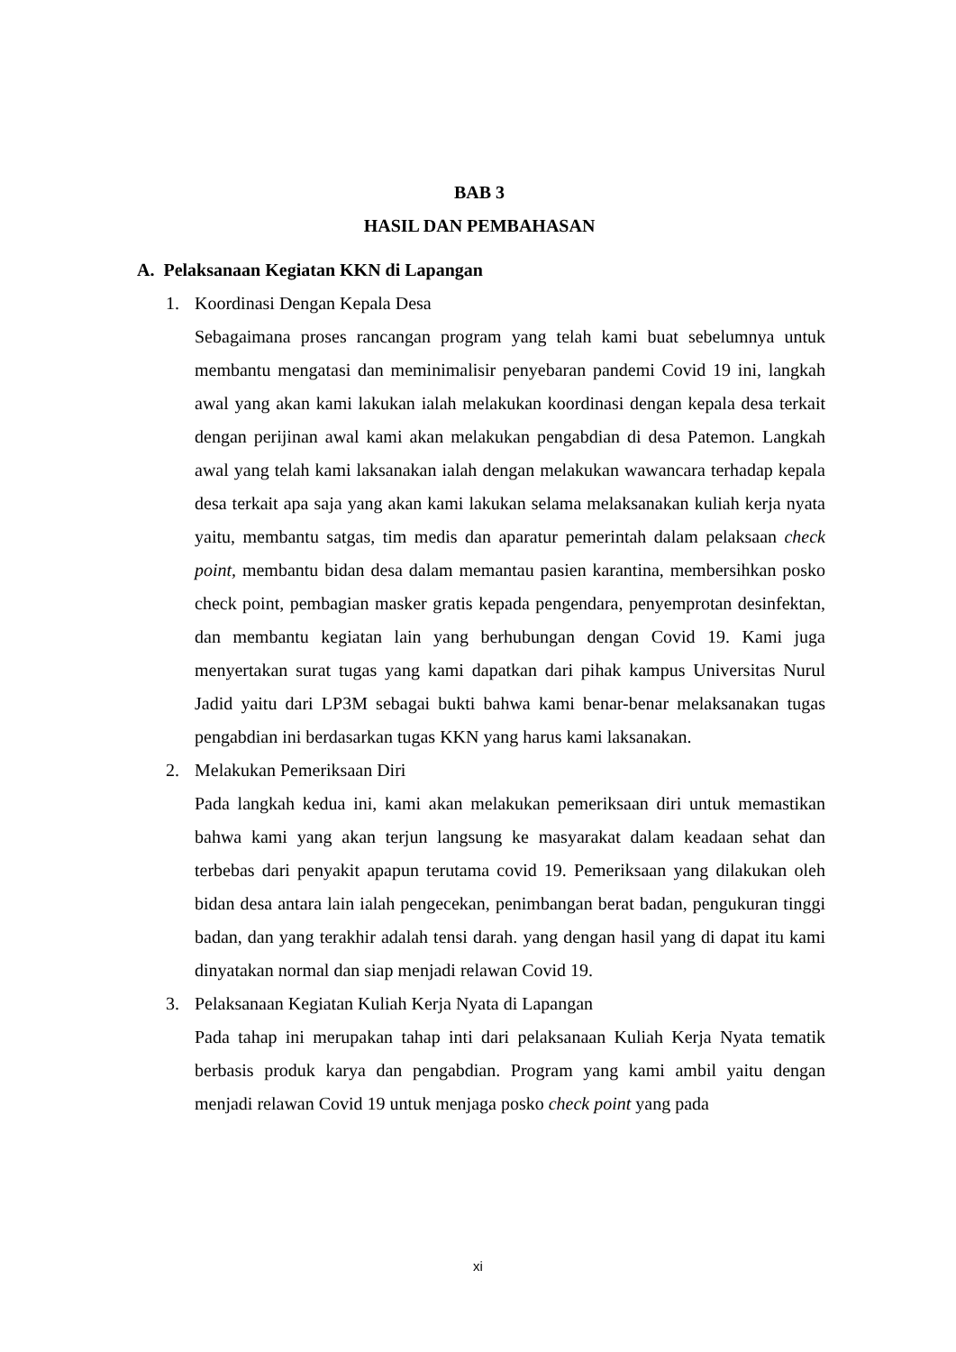BAB 3
HASIL DAN PEMBAHASAN
A. Pelaksanaan Kegiatan KKN di Lapangan
1. Koordinasi Dengan Kepala Desa
Sebagaimana proses rancangan program yang telah kami buat sebelumnya untuk membantu mengatasi dan meminimalisir penyebaran pandemi Covid 19 ini, langkah awal yang akan kami lakukan ialah melakukan koordinasi dengan kepala desa terkait dengan perijinan awal kami akan melakukan pengabdian di desa Patemon. Langkah awal yang telah kami laksanakan ialah dengan melakukan wawancara terhadap kepala desa terkait apa saja yang akan kami lakukan selama melaksanakan kuliah kerja nyata yaitu, membantu satgas, tim medis dan aparatur pemerintah dalam pelaksaan check point, membantu bidan desa dalam memantau pasien karantina, membersihkan posko check point, pembagian masker gratis kepada pengendara, penyemprotan desinfektan, dan membantu kegiatan lain yang berhubungan dengan Covid 19. Kami juga menyertakan surat tugas yang kami dapatkan dari pihak kampus Universitas Nurul Jadid yaitu dari LP3M sebagai bukti bahwa kami benar-benar melaksanakan tugas pengabdian ini berdasarkan tugas KKN yang harus kami laksanakan.
2. Melakukan Pemeriksaan Diri
Pada langkah kedua ini, kami akan melakukan pemeriksaan diri untuk memastikan bahwa kami yang akan terjun langsung ke masyarakat dalam keadaan sehat dan terbebas dari penyakit apapun terutama covid 19. Pemeriksaan yang dilakukan oleh bidan desa antara lain ialah pengecekan, penimbangan berat badan, pengukuran tinggi badan, dan yang terakhir adalah tensi darah. yang dengan hasil yang di dapat itu kami dinyatakan normal dan siap menjadi relawan Covid 19.
3. Pelaksanaan Kegiatan Kuliah Kerja Nyata di Lapangan
Pada tahap ini merupakan tahap inti dari pelaksanaan Kuliah Kerja Nyata tematik berbasis produk karya dan pengabdian. Program yang kami ambil yaitu dengan menjadi relawan Covid 19 untuk menjaga posko check point yang pada
xi